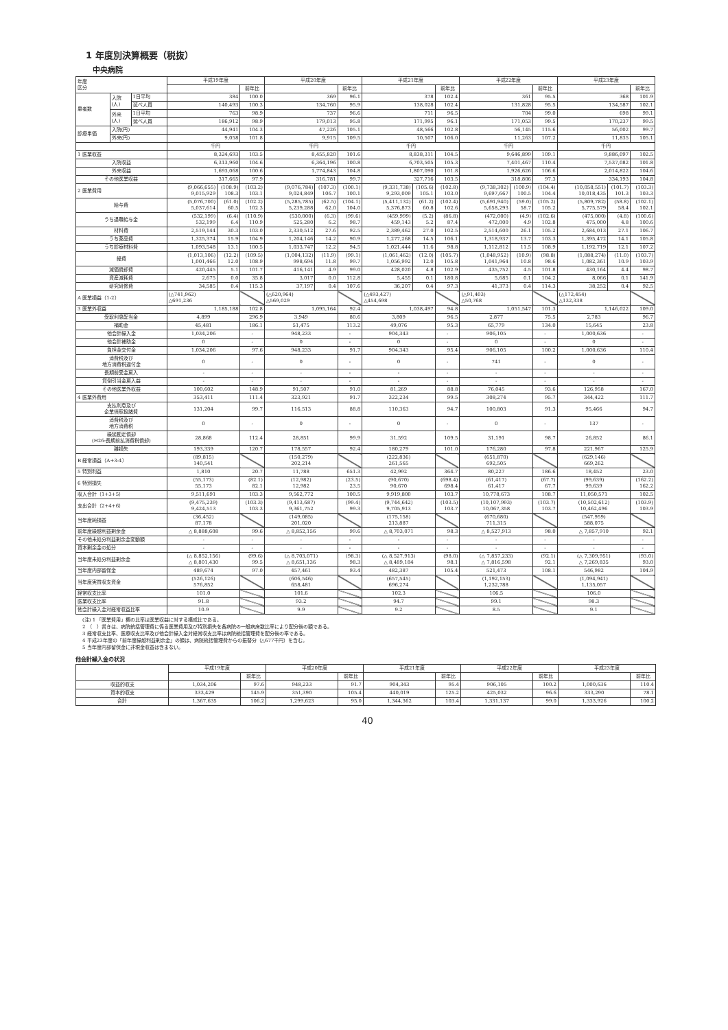1 年度別決算概要（税抜）
中央病院
| 年度 区分 | | | 平成19年度 | | | 平成20年度 | | | 平成21年度 | | | 平成22年度 | | | 平成23年度 | | |
| --- | --- | --- | --- | --- | --- | --- | --- | --- | --- | --- | --- | --- | --- | --- | --- | --- | --- |
| | | | | | 前年比 | | | 前年比 | | | 前年比 | | | 前年比 | | | 前年比 |
| 患者数 | 入院 (人) | 1日平均 | 384 | | 100.0 | 369 | | 96.1 | 378 | | 102.4 | 361 | | 95.5 | 368 | | 101.9 |
| | | 延べ人員 | 140,493 | | 100.3 | 134,760 | | 95.9 | 138,028 | | 102.4 | 131,828 | | 95.5 | 134,587 | | 102.1 |
| | 外来 (人) | 1日平均 | 763 | | 98.9 | 737 | | 96.6 | 711 | | 96.5 | 704 | | 99.0 | 698 | | 99.1 |
| | | 延べ人員 | 186,912 | | 98.9 | 179,013 | | 95.8 | 171,995 | | 96.1 | 171,053 | | 99.5 | 170,237 | | 99.5 |
| 診療単価 | 入院(円) | | 44,941 | | 104.3 | 47,226 | | 105.1 | 48,566 | | 102.8 | 56,145 | | 115.6 | 56,002 | | 99.7 |
| | 外来(円) | | 9,058 | | 101.8 | 9,915 | | 109.5 | 10,507 | | 106.0 | 11,263 | | 107.2 | 11,835 | | 105.1 |
| | | | 千円 | | | 千円 | | | 千円 | | | 千円 | | | 千円 | | |
| 1 医業収益 | | | 8,324,693 | | 103.5 | 8,455,820 | | 101.6 | 8,838,311 | | 104.5 | 9,646,899 | | 109.1 | 9,886,097 | | 102.5 |
| 入院収益 | | | 6,313,960 | | 104.6 | 6,364,196 | | 100.8 | 6,703,505 | | 105.3 | 7,401,467 | | 110.4 | 7,537,082 | | 101.8 |
| 外来収益 | | | 1,693,068 | | 100.6 | 1,774,843 | | 104.8 | 1,807,090 | | 101.8 | 1,926,626 | | 106.6 | 2,014,822 | | 104.6 |
| その他医業収益 | | | 317,665 | | 97.9 | 316,781 | | 99.7 | 327,716 | | 103.5 | 318,806 | | 97.3 | 334,193 | | 104.8 |
| 2 医業費用 | | | (9,066,655) 9,015,929 | (108.9) 108.3 | (103.2) 103.1 | (9,076,784) 9,024,849 | (107.3) 106.7 | (100.1) 100.1 | (9,331,738) 9,293,009 | (105.6) 105.1 | (102.8) 103.0 | (9,738,302) 9,697,667 | (100.9) 100.5 | (104.4) 104.4 | (10,058,551) 10,018,435 | (101.7) 101.3 | (103.3) 103.3 |
| 給与費 | | | (5,076,700) 5,037,614 | (61.0) 60.5 | (102.2) 102.3 | (5,285,785) 5,239,288 | (62.5) 62.0 | (104.1) 104.0 | (5,411,132) 5,376,873 | (61.2) 60.8 | (102.4) 102.6 | (5,691,940) 5,658,293 | (59.0) 58.7 | (105.2) 105.2 | (5,809,782) 5,775,579 | (58.8) 58.4 | (102.1) 102.1 |
| うち退職給与金 | | | (532,199) 532,199 | (6.4) 6.4 | (110.9) 110.9 | (530,000) 525,280 | (6.3) 6.2 | (99.6) 98.7 | (459,999) 459,143 | (5.2) 5.2 | (86.8) 87.4 | (472,000) 472,000 | (4.9) 4.9 | (102.6) 102.8 | (475,000) 475,000 | (4.8) 4.8 | (100.6) 100.6 |
| 材料費 | | | 2,519,144 | 30.3 | 103.0 | 2,330,512 | 27.6 | 92.5 | 2,389,462 | 27.0 | 102.5 | 2,514,600 | 26.1 | 105.2 | 2,684,013 | 27.1 | 106.7 |
| うち薬品費 | | | 1,325,374 | 15.9 | 104.9 | 1,204,146 | 14.2 | 90.9 | 1,277,268 | 14.5 | 106.1 | 1,318,937 | 13.7 | 103.3 | 1,395,472 | 14.1 | 105.8 |
| うち診療材料費 | | | 1,093,548 | 13.1 | 100.5 | 1,033,747 | 12.2 | 94.5 | 1,021,444 | 11.6 | 98.8 | 1,112,812 | 11.5 | 108.9 | 1,192,719 | 12.1 | 107.2 |
| 経費 | | | (1,013,106) 1,001,466 | (12.2) 12.0 | (109.5) 108.9 | (1,004,132) 998,694 | (11.9) 11.8 | (99.1) 99.7 | (1,061,462) 1,056,992 | (12.0) 12.0 | (105.7) 105.8 | (1,048,952) 1,041,964 | (10.9) 10.8 | (98.8) 98.6 | (1,088,274) 1,082,361 | (11.0) 10.9 | (103.7) 103.9 |
| 減価償却費 | | | 420,445 | 5.1 | 101.7 | 416,141 | 4.9 | 99.0 | 428,020 | 4.8 | 102.9 | 435,752 | 4.5 | 101.8 | 430,164 | 4.4 | 98.7 |
| 資産減耗費 | | | 2,675 | 0.0 | 35.8 | 3,017 | 0.0 | 112.8 | 5,455 | 0.1 | 180.8 | 5,685 | 0.1 | 104.2 | 8,066 | 0.1 | 141.9 |
| 研究研修費 | | | 34,585 | 0.4 | 115.3 | 37,197 | 0.4 | 107.6 | 36,207 | 0.4 | 97.3 | 41,373 | 0.4 | 114.3 | 38,252 | 0.4 | 92.5 |
| A 医業損益（1-2） | | | (△741,962) △691,236 | | | (△620,964) △569,029 | | | (△493,427) △454,698 | | | (△91,403) △50,768 | | | (△172,454) △132,338 | | |
| 3 医業外収益 | | | 1,185,188 | | 102.8 | 1,095,164 | | 92.4 | 1,038,497 | | 94.8 | 1,051,547 | | 101.3 | 1,146,022 | | 109.0 |
| 受取利息配当金 | | | 4,899 | | 296.9 | 3,949 | | 80.6 | 3,809 | | 96.5 | 2,877 | | 75.5 | 2,783 | | 96.7 |
| 補助金 | | | 45,481 | | 186.1 | 51,475 | | 113.2 | 49,076 | | 95.3 | 65,779 | | 134.0 | 15,645 | | 23.8 |
| 他会計繰入金 | | | 1,034,206 | | - | 948,233 | | - | 904,343 | | - | 906,105 | | - | 1,000,636 | | - |
| 他会計補助金 | | | 0 | | - | 0 | | - | 0 | | - | 0 | | - | 0 | | - |
| 負担金交付金 | | | 1,034,206 | | 97.6 | 948,233 | | 91.7 | 904,343 | | 95.4 | 906,105 | | 100.2 | 1,000,636 | | 110.4 |
| 消費税及び 地方消費税還付金 | | | 0 | | - | 0 | | - | 0 | | - | 741 | | - | 0 | | - |
| 長期前受金戻入 | | | - | | - | - | | - | - | | - | - | | - | - | | - |
| 貸倒引当金戻入益 | | | - | | - | - | | - | - | | - | - | | - | - | | - |
| その他医業外収益 | | | 100,602 | | 148.9 | 91,507 | | 91.0 | 81,269 | | 88.8 | 76,045 | | 93.6 | 126,958 | | 167.0 |
| 4 医業外費用 | | | 353,411 | | 111.4 | 323,921 | | 91.7 | 322,234 | | 99.5 | 308,274 | | 95.7 | 344,422 | | 111.7 |
| 支払利息及び 企業債取扱諸費 | | | 131,204 | | 99.7 | 116,513 | | 88.8 | 110,363 | | 94.7 | 100,803 | | 91.3 | 95,466 | | 94.7 |
| 消費税及び 地方消費税 | | | 0 | | - | 0 | | - | 0 | | - | 0 | | - | 137 | | - |
| 繰延勘定償却 (H26:長期前払消費税償却) | | | 28,868 | | 112.4 | 28,851 | | 99.9 | 31,592 | | 109.5 | 31,191 | | 98.7 | 26,852 | | 86.1 |
| 雑損失 | | | 193,339 | | 120.7 | 178,557 | | 92.4 | 180,279 | | 101.0 | 176,280 | | 97.8 | 221,967 | | 125.9 |
| B 経常損益（A+3-4） | | | (89,815) 140,541 | | | (150,279) 202,214 | | | (222,836) 261,565 | | | (651,870) 692,505 | | | (629,146) 669,262 | | |
| 5 特別利益 | | | 1,810 | | 20.7 | 11,788 | | 651.3 | 42,992 | | 364.7 | 80,227 | | 186.6 | 18,452 | | 23.0 |
| 6 特別損失 | | | (55,173) 55,173 | | (82.1) 82.1 | (12,982) 12,982 | | (23.5) 23.5 | (90,670) 90,670 | | (698.4) 698.4 | (61,417) 61,417 | | (67.7) 67.7 | (99,639) 99,639 | | (162.2) 162.2 |
| 収入合計（1+3+5） | | | 9,511,691 | | 103.3 | 9,562,772 | | 100.5 | 9,919,800 | | 103.7 | 10,778,673 | | 108.7 | 11,050,571 | | 102.5 |
| 支出合計（2+4+6） | | | (9,475,239) 9,424,513 | | (103.3) 103.3 | (9,413,687) 9,361,752 | | (99.4) 99.3 | (9,744,642) 9,705,913 | | (103.5) 103.7 | (10,107,993) 10,067,358 | | (103.7) 103.7 | (10,502,612) 10,462,496 | | (103.9) 103.9 |
| 当年度純損益 | | | (36,452) 87,178 | | | (149,085) 201,020 | | | (175,158) 213,887 | | | (670,680) 711,315 | | | (547,959) 588,075 | | |
| 前年度繰越利益剰余金 | | | △ 8,888,608 | | 99.6 | △ 8,852,156 | | 99.6 | △ 8,703,071 | | 98.3 | △ 8,527,913 | | 98.0 | △ 7,857,910 | | 92.1 |
| その他未処分利益剰余金変動額 | | | - | | - | - | | - | - | | - | - | | - | - | | - |
| 資本剰余金の処分 | | | - | | - | - | | - | - | | - | - | | - | - | | - |
| 当年度未処分利益剰余金 | | | (△ 8,852,156) △ 8,801,430 | | (99.6) 99.5 | (△ 8,703,071) △ 8,651,136 | | (98.3) 98.3 | (△ 8,527,913) △ 8,489,184 | | (98.0) 98.1 | (△ 7,857,233) △ 7,816,598 | | (92.1) 92.1 | (△ 7,309,951) △ 7,269,835 | | (93.0) 93.0 |
| 当年度内部留保金 | | | 489,674 | | 97.0 | 457,461 | | 93.4 | 482,387 | | 105.4 | 521,473 | | 108.1 | 546,982 | | 104.9 |
| 当年度実質収支資金 | | | (526,126) 576,852 | | | (606,546) 658,481 | | | (657,545) 696,274 | | | (1,192,153) 1,232,788 | | | (1,094,941) 1,135,057 | | |
| 経常収支比率 | | | 101.0 | | | 101.6 | | | 102.3 | | | 106.5 | | | 106.0 | | |
| 医業収支比率 | | | 91.8 | | | 93.2 | | | 94.7 | | | 99.1 | | | 98.3 | | |
| 他会計繰入金対経常収益比率 | | | 10.9 | | | 9.9 | | | 9.2 | | | 8.5 | | | 9.1 | | |
(注) 1 「医業費用」欄の比率は医業収益に対する構成比である。
2 （　）書きは、病院統括管理費に係る医業費用及び特別損失を各病院の一般病床数比率により配分後の額である。
3 経常収支比率、医療収支比率及び他会計繰入金対経常収支比率は病院統括管理費を配分後の率である。
4 平成23年度の「前年度繰越利益剰余金」の額は、病院統括管理費からの振替分（△677千円）を含む。
5 当年度内部留保金に非現金収益は含まない。
他会計繰入金の状況
| | 平成19年度 | | 平成20年度 | | 平成21年度 | | 平成22年度 | | 平成23年度 | |
| | | 前年比 | | 前年比 | | 前年比 | | 前年比 | | 前年比 |
| 収益的収支 | 1,034,206 | 97.6 | 948,233 | 91.7 | 904,343 | 95.4 | 906,105 | 100.2 | 1,000,636 | 110.4 |
| 資本的収支 | 333,429 | 145.9 | 351,390 | 105.4 | 440,019 | 125.2 | 425,032 | 96.6 | 333,290 | 78.1 |
| 合計 | 1,367,635 | 106.2 | 1,299,623 | 95.0 | 1,344,362 | 103.4 | 1,331,137 | 99.0 | 1,333,926 | 100.2 |
40